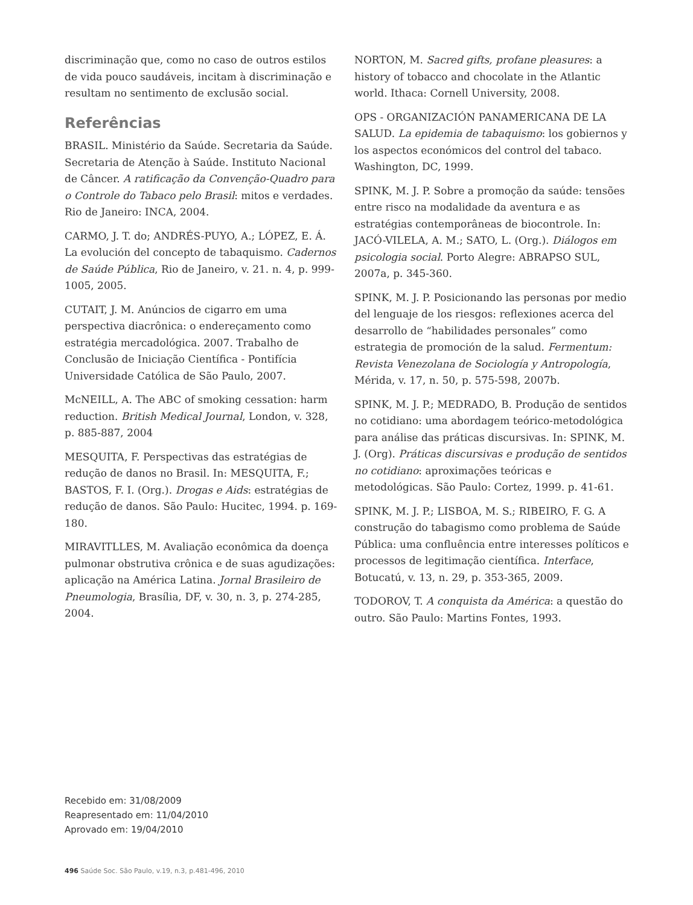discriminação que, como no caso de outros estilos de vida pouco saudáveis, incitam à discriminação e resultam no sentimento de exclusão social.
Referências
BRASIL. Ministério da Saúde. Secretaria da Saúde. Secretaria de Atenção à Saúde. Instituto Nacional de Câncer. A ratificação da Convenção-Quadro para o Controle do Tabaco pelo Brasil: mitos e verdades. Rio de Janeiro: INCA, 2004.
CARMO, J. T. do; ANDRÉS-PUYO, A.; LÓPEZ, E. Á. La evolución del concepto de tabaquismo. Cadernos de Saúde Pública, Rio de Janeiro, v. 21. n. 4, p. 999-1005, 2005.
CUTAIT, J. M. Anúncios de cigarro em uma perspectiva diacrônica: o endereçamento como estratégia mercadológica. 2007. Trabalho de Conclusão de Iniciação Científica - Pontifícia Universidade Católica de São Paulo, 2007.
McNEILL, A. The ABC of smoking cessation: harm reduction. British Medical Journal, London, v. 328, p. 885-887, 2004
MESQUITA, F. Perspectivas das estratégias de redução de danos no Brasil. In: MESQUITA, F.; BASTOS, F. I. (Org.). Drogas e Aids: estratégias de redução de danos. São Paulo: Hucitec, 1994. p. 169-180.
MIRAVITLLES, M. Avaliação econômica da doença pulmonar obstrutiva crônica e de suas agudizações: aplicação na América Latina. Jornal Brasileiro de Pneumologia, Brasília, DF, v. 30, n. 3, p. 274-285, 2004.
NORTON, M. Sacred gifts, profane pleasures: a history of tobacco and chocolate in the Atlantic world. Ithaca: Cornell University, 2008.
OPS - ORGANIZACIÓN PANAMERICANA DE LA SALUD. La epidemia de tabaquismo: los gobiernos y los aspectos económicos del control del tabaco. Washington, DC, 1999.
SPINK, M. J. P. Sobre a promoção da saúde: tensões entre risco na modalidade da aventura e as estratégias contemporâneas de biocontrole. In: JACÓ-VILELA, A. M.; SATO, L. (Org.). Diálogos em psicologia social. Porto Alegre: ABRAPSO SUL, 2007a, p. 345-360.
SPINK, M. J. P. Posicionando las personas por medio del lenguaje de los riesgos: reflexiones acerca del desarrollo de “habilidades personales” como estrategia de promoción de la salud. Fermentum: Revista Venezolana de Sociología y Antropología, Mérida, v. 17, n. 50, p. 575-598, 2007b.
SPINK, M. J. P.; MEDRADO, B. Produção de sentidos no cotidiano: uma abordagem teórico-metodológica para análise das práticas discursivas. In: SPINK, M. J. (Org). Práticas discursivas e produção de sentidos no cotidiano: aproximações teóricas e metodológicas. São Paulo: Cortez, 1999. p. 41-61.
SPINK, M. J. P.; LISBOA, M. S.; RIBEIRO, F. G. A construção do tabagismo como problema de Saúde Pública: uma confluência entre interesses políticos e processos de legitimação científica. Interface, Botucatú, v. 13, n. 29, p. 353-365, 2009.
TODOROV, T. A conquista da América: a questão do outro. São Paulo: Martins Fontes, 1993.
Recebido em: 31/08/2009
Reapresentado em: 11/04/2010
Aprovado em: 19/04/2010
496 Saúde Soc. São Paulo, v.19, n.3, p.481-496, 2010